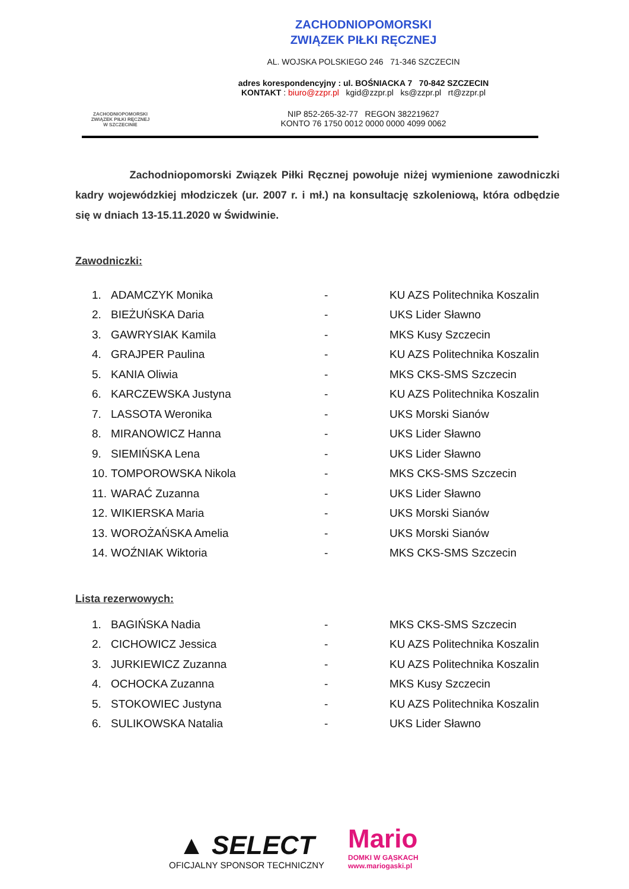ZACHODNIOPOMORSKI
ZWIĄZEK PIŁKI RĘCZNEJ
W SZCZECINIE
ZACHODNIOPOMORSKI
ZWIĄZEK PIŁKI RĘCZNEJ
AL. WOJSKA POLSKIEGO 246 71-346 SZCZECIN
adres korespondencyjny : ul. BOŚNIACKA 7 70-842 SZCZECIN
KONTAKT : biuro@zzpr.pl kgid@zzpr.pl ks@zzpr.pl rt@zzpr.pl
NIP 852-265-32-77 REGON 382219627
KONTO 76 1750 0012 0000 0000 4099 0062
Zachodniopomorski Związek Piłki Ręcznej powołuje niżej wymienione zawodniczki kadry wojewódzkiej młodziczek (ur. 2007 r. i mł.) na konsultację szkoleniową, która odbędzie się w dniach 13-15.11.2020 w Świdwinie.
Zawodniczki:
| 1. | ADAMCZYK Monika | - | KU AZS Politechnika Koszalin |
| 2. | BIEŻUŃSKA Daria | - | UKS Lider Sławno |
| 3. | GAWRYSIAK Kamila | - | MKS Kusy Szczecin |
| 4. | GRAJPER Paulina | - | KU AZS Politechnika Koszalin |
| 5. | KANIA Oliwia | - | MKS CKS-SMS Szczecin |
| 6. | KARCZEWSKA Justyna | - | KU AZS Politechnika Koszalin |
| 7. | LASSOTA Weronika | - | UKS Morski Sianów |
| 8. | MIRANOWICZ Hanna | - | UKS Lider Sławno |
| 9. | SIEMIŃSKA Lena | - | UKS Lider Sławno |
| 10. | TOMPOROWSKA Nikola | - | MKS CKS-SMS Szczecin |
| 11. | WARAĆ Zuzanna | - | UKS Lider Sławno |
| 12. | WIKIERSKA Maria | - | UKS Morski Sianów |
| 13. | WOROŻAŃSKA Amelia | - | UKS Morski Sianów |
| 14. | WOŹNIAK Wiktoria | - | MKS CKS-SMS Szczecin |
Lista rezerwowych:
| 1. | BAGIŃSKA Nadia | - | MKS CKS-SMS Szczecin |
| 2. | CICHOWICZ Jessica | - | KU AZS Politechnika Koszalin |
| 3. | JURKIEWICZ Zuzanna | - | KU AZS Politechnika Koszalin |
| 4. | OCHOCKA Zuzanna | - | MKS Kusy Szczecin |
| 5. | STOKOWIEC Justyna | - | KU AZS Politechnika Koszalin |
| 6. | SULIKOWSKA Natalia | - | UKS Lider Sławno |
▲ SELECT
OFICJALNY SPONSOR TECHNICZNY
Mario
DOMKI W GĄSKACH
www.mariogaski.pl